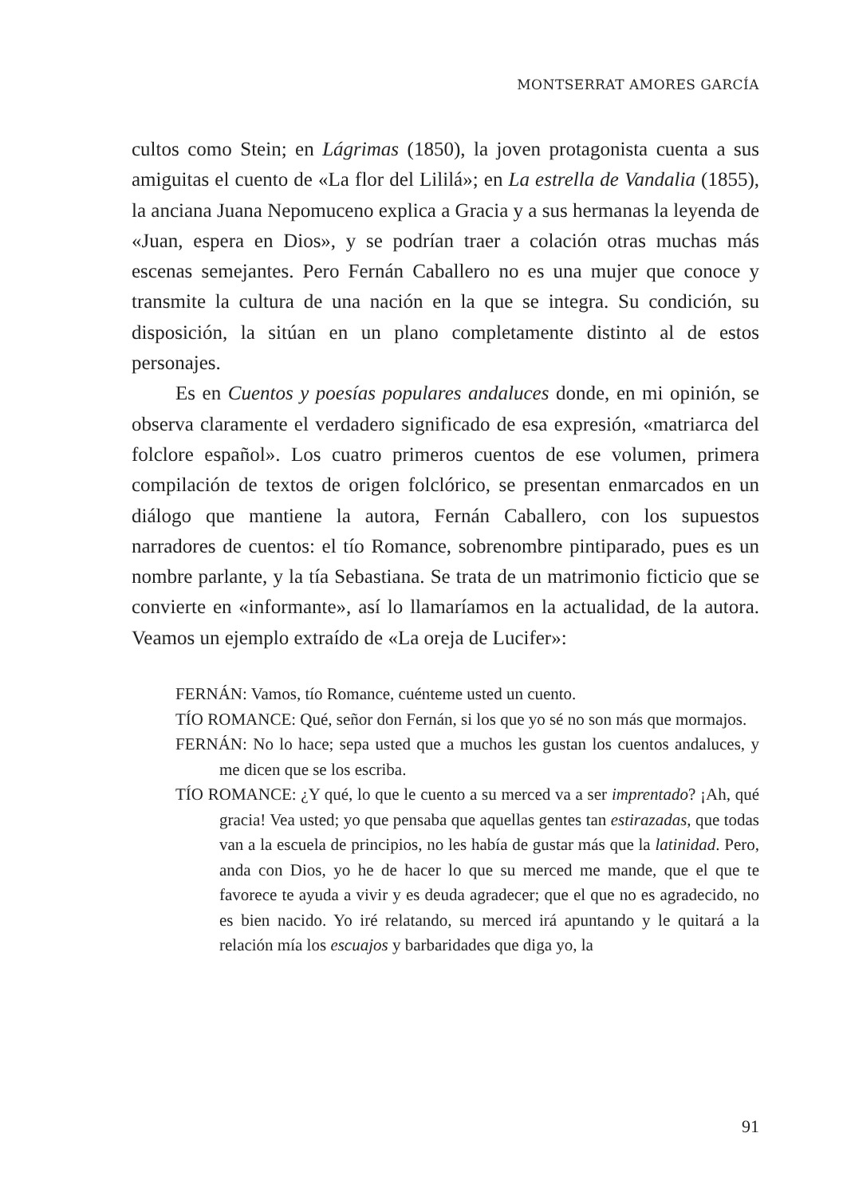MONTSERRAT AMORES GARCÍA
cultos como Stein; en Lágrimas (1850), la joven protagonista cuenta a sus amiguitas el cuento de «La flor del Lililá»; en La estrella de Vandalia (1855), la anciana Juana Nepomuceno explica a Gracia y a sus hermanas la leyenda de «Juan, espera en Dios», y se podrían traer a colación otras muchas más escenas semejantes. Pero Fernán Caballero no es una mujer que conoce y transmite la cultura de una nación en la que se integra. Su condición, su disposición, la sitúan en un plano completamente distinto al de estos personajes.
Es en Cuentos y poesías populares andaluces donde, en mi opinión, se observa claramente el verdadero significado de esa expresión, «matriarca del folclore español». Los cuatro primeros cuentos de ese volumen, primera compilación de textos de origen folclórico, se presentan enmarcados en un diálogo que mantiene la autora, Fernán Caballero, con los supuestos narradores de cuentos: el tío Romance, sobrenombre pintiparado, pues es un nombre parlante, y la tía Sebastiana. Se trata de un matrimonio ficticio que se convierte en «informante», así lo llamaríamos en la actualidad, de la autora. Veamos un ejemplo extraído de «La oreja de Lucifer»:
FERNÁN: Vamos, tío Romance, cuénteme usted un cuento.
TÍO ROMANCE: Qué, señor don Fernán, si los que yo sé no son más que mormajos.
FERNÁN: No lo hace; sepa usted que a muchos les gustan los cuentos andaluces, y me dicen que se los escriba.
TÍO ROMANCE: ¿Y qué, lo que le cuento a su merced va a ser imprentado? ¡Ah, qué gracia! Vea usted; yo que pensaba que aquellas gentes tan estirazadas, que todas van a la escuela de principios, no les había de gustar más que la latinidad. Pero, anda con Dios, yo he de hacer lo que su merced me mande, que el que te favorece te ayuda a vivir y es deuda agradecer; que el que no es agradecido, no es bien nacido. Yo iré relatando, su merced irá apuntando y le quitará a la relación mía los escuajos y barbaridades que diga yo, la
91